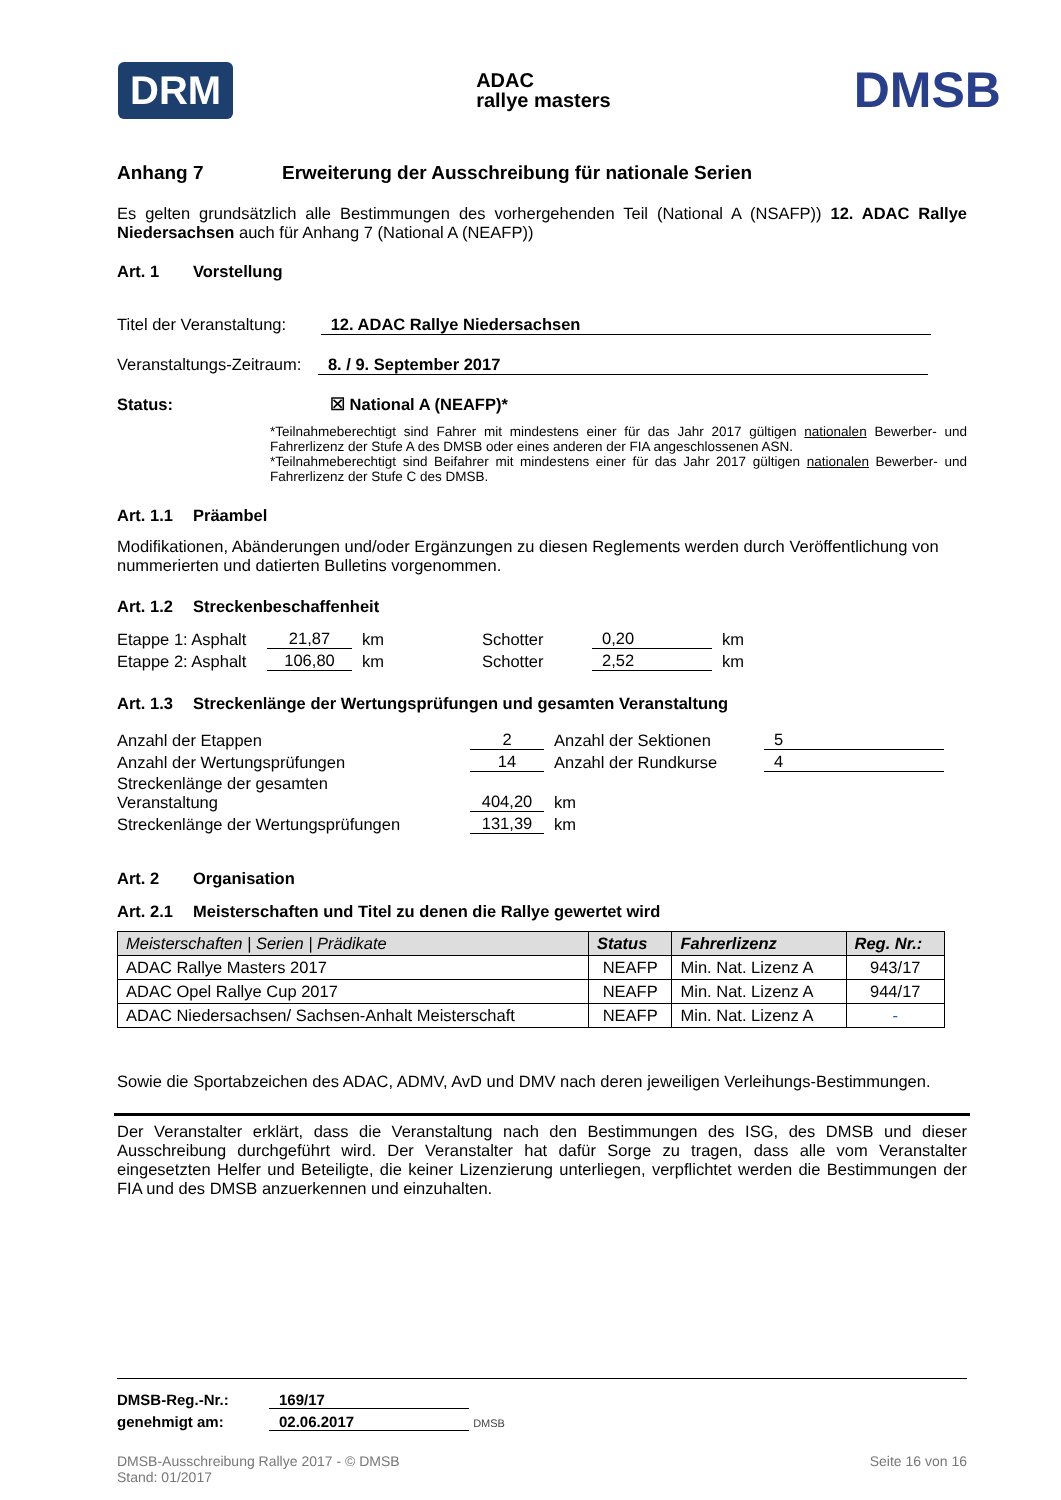DRM ADAC
rallye masters DMSB
Anhang 7 Erweiterung der Ausschreibung für nationale Serien
Es gelten grundsätzlich alle Bestimmungen des vorhergehenden Teil (National A (NSAFP)) 12. ADAC Rallye Niedersachsen auch für Anhang 7 (National A (NEAFP))
Art. 1 Vorstellung
Titel der Veranstaltung: 12. ADAC Rallye Niedersachsen
Veranstaltungs-Zeitraum: 8. / 9. September 2017
Status: ☒ National A (NEAFP)*
*Teilnahmeberechtigt sind Fahrer mit mindestens einer für das Jahr 2017 gültigen nationalen Bewerber- und Fahrerlizenz der Stufe A des DMSB oder eines anderen der FIA angeschlossenen ASN.
*Teilnahmeberechtigt sind Beifahrer mit mindestens einer für das Jahr 2017 gültigen nationalen Bewerber- und Fahrerlizenz der Stufe C des DMSB.
Art. 1.1 Präambel
Modifikationen, Abänderungen und/oder Ergänzungen zu diesen Reglements werden durch Veröffentlichung von nummerierten und datierten Bulletins vorgenommen.
Art. 1.2 Streckenbeschaffenheit
| Etappe 1: Asphalt | 21,87 | km | Schotter | 0,20 | km |
| Etappe 2: Asphalt | 106,80 | km | Schotter | 2,52 | km |
Art. 1.3 Streckenlänge der Wertungsprüfungen und gesamten Veranstaltung
| Anzahl der Etappen | 2 | Anzahl der Sektionen | 5 |
| Anzahl der Wertungsprüfungen | 14 | Anzahl der Rundkurse | 4 |
| Streckenlänge der gesamten Veranstaltung | 404,20 | km | |
| Streckenlänge der Wertungsprüfungen | 131,39 | km | |
Art. 2 Organisation
Art. 2.1 Meisterschaften und Titel zu denen die Rallye gewertet wird
| Meisterschaften / Serien / Prädikate | Status | Fahrerlizenz | Reg. Nr.: |
| --- | --- | --- | --- |
| ADAC Rallye Masters 2017 | NEAFP | Min. Nat. Lizenz A | 943/17 |
| ADAC Opel Rallye Cup 2017 | NEAFP | Min. Nat. Lizenz A | 944/17 |
| ADAC Niedersachsen/ Sachsen-Anhalt Meisterschaft | NEAFP | Min. Nat. Lizenz A | - |
Sowie die Sportabzeichen des ADAC, ADMV, AvD und DMV nach deren jeweiligen Verleihungs-Bestimmungen.
Der Veranstalter erklärt, dass die Veranstaltung nach den Bestimmungen des ISG, des DMSB und dieser Ausschreibung durchgeführt wird. Der Veranstalter hat dafür Sorge zu tragen, dass alle vom Veranstalter eingesetzten Helfer und Beteiligte, die keiner Lizenzierung unterliegen, verpflichtet werden die Bestimmungen der FIA und des DMSB anzuerkennen und einzuhalten.
DMSB-Reg.-Nr.: 169/17
genehmigt am: 02.06.2017 DMSB
DMSB-Ausschreibung Rallye 2017 - © DMSB
Stand: 01/2017 Seite 16 von 16